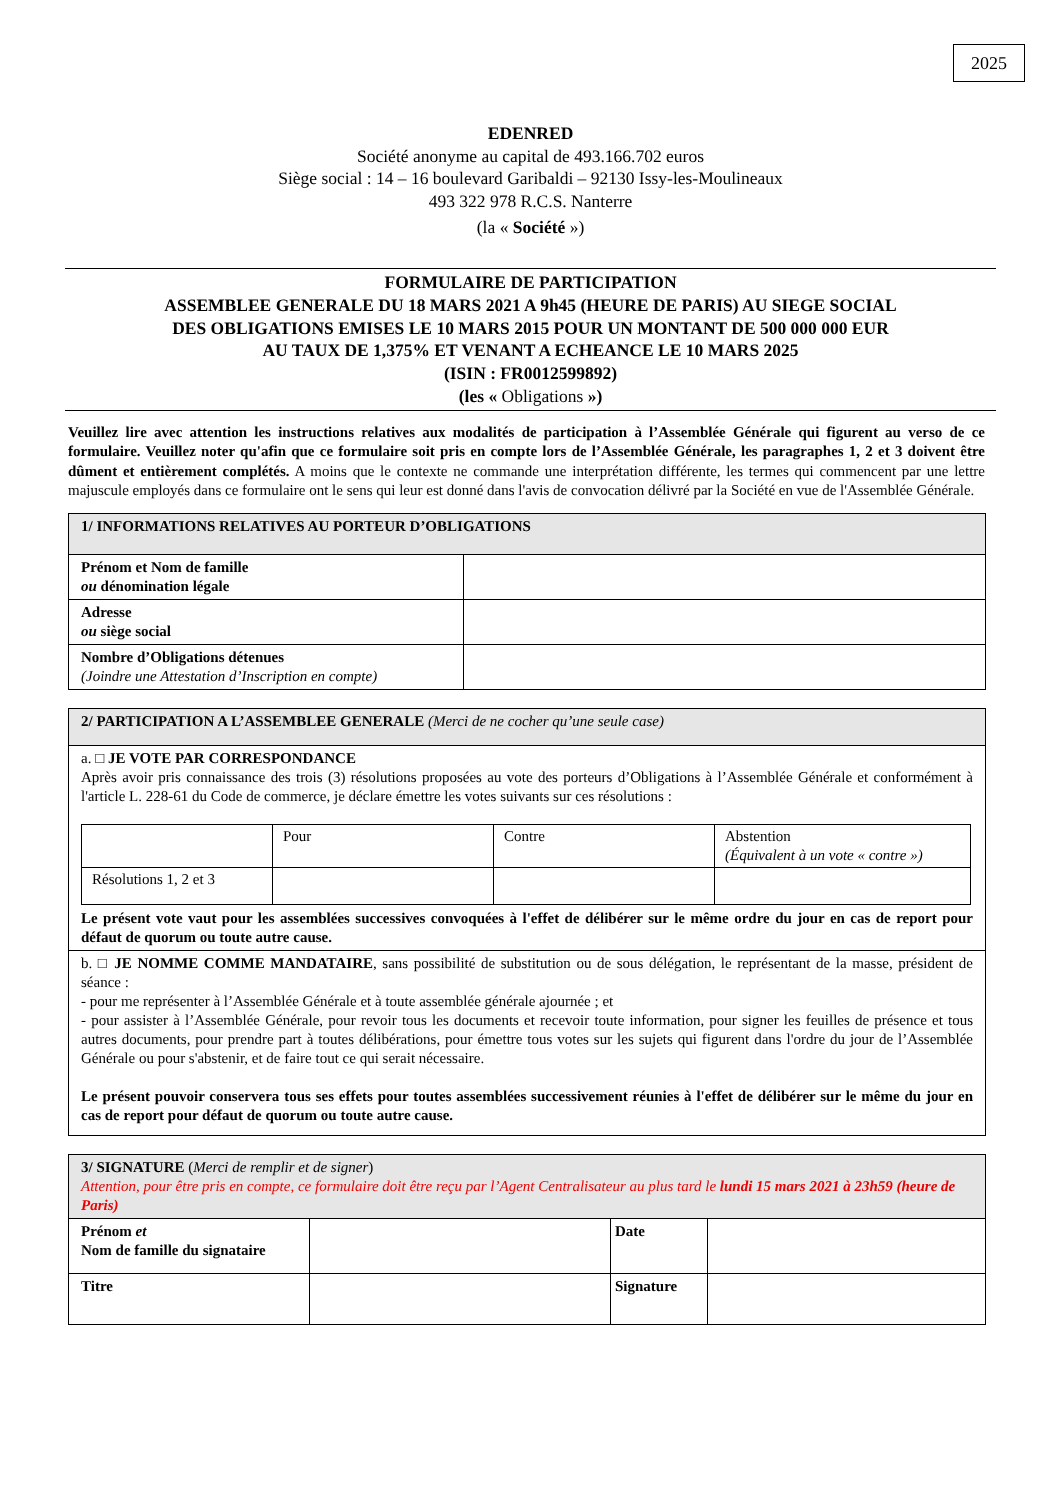2025
EDENRED
Société anonyme au capital de 493.166.702 euros
Siège social : 14 – 16 boulevard Garibaldi – 92130 Issy-les-Moulineaux
493 322 978 R.C.S. Nanterre
(la « Société »)
FORMULAIRE DE PARTICIPATION
ASSEMBLEE GENERALE DU 18 MARS 2021 A 9h45 (HEURE DE PARIS) AU SIEGE SOCIAL
DES OBLIGATIONS EMISES LE 10 MARS 2015 POUR UN MONTANT DE 500 000 000 EUR
AU TAUX DE 1,375% ET VENANT A ECHEANCE LE 10 MARS 2025
(ISIN : FR0012599892)
(les « Obligations »)
Veuillez lire avec attention les instructions relatives aux modalités de participation à l’Assemblée Générale qui figurent au verso de ce formulaire. Veuillez noter qu'afin que ce formulaire soit pris en compte lors de l’Assemblée Générale, les paragraphes 1, 2 et 3 doivent être dûment et entièrement complétés. A moins que le contexte ne commande une interprétation différente, les termes qui commencent par une lettre majuscule employés dans ce formulaire ont le sens qui leur est donné dans l'avis de convocation délivré par la Société en vue de l'Assemblée Générale.
| 1/ INFORMATIONS RELATIVES AU PORTEUR D’OBLIGATIONS | |
| Prénom et Nom de famille ou dénomination légale | |
| Adresse ou siège social | |
| Nombre d’Obligations détenues (Joindre une Attestation d’Inscription en compte) | |
| 2/ PARTICIPATION A L’ASSEMBLEE GENERALE (Merci de ne cocher qu’une seule case) |
| a. □ JE VOTE PAR CORRESPONDANCE Après avoir pris connaissance des trois (3) résolutions proposées au vote des porteurs d’Obligations à l’Assemblée Générale et conformément à l'article L. 228-61 du Code de commerce, je déclare émettre les votes suivants sur ces résolutions : / / Pour / Contre / Abstention (Équivalent à un vote « contre ») / / Résolutions 1, 2 et 3 / / / / Le présent vote vaut pour les assemblées successives convoquées à l'effet de délibérer sur le même ordre du jour en cas de report pour défaut de quorum ou toute autre cause. |
| b. □ JE NOMME COMME MANDATAIRE , sans possibilité de substitution ou de sous délégation, le représentant de la masse, président de séance : - pour me représenter à l’Assemblée Générale et à toute assemblée générale ajournée ; et - pour assister à l’Assemblée Générale, pour revoir tous les documents et recevoir toute information, pour signer les feuilles de présence et tous autres documents, pour prendre part à toutes délibérations, pour émettre tous votes sur les sujets qui figurent dans l'ordre du jour de l’Assemblée Générale ou pour s'abstenir, et de faire tout ce qui serait nécessaire. Le présent pouvoir conservera tous ses effets pour toutes assemblées successivement réunies à l'effet de délibérer sur le même du jour en cas de report pour défaut de quorum ou toute autre cause. |
| 3/ SIGNATURE ( Merci de remplir et de signer ) Attention, pour être pris en compte, ce formulaire doit être reçu par l’Agent Centralisateur au plus tard le lundi 15 mars 2021 à 23h59 (heure de Paris) | | | |
| Prénom et Nom de famille du signataire | | Date | |
| Titre | | Signature | |